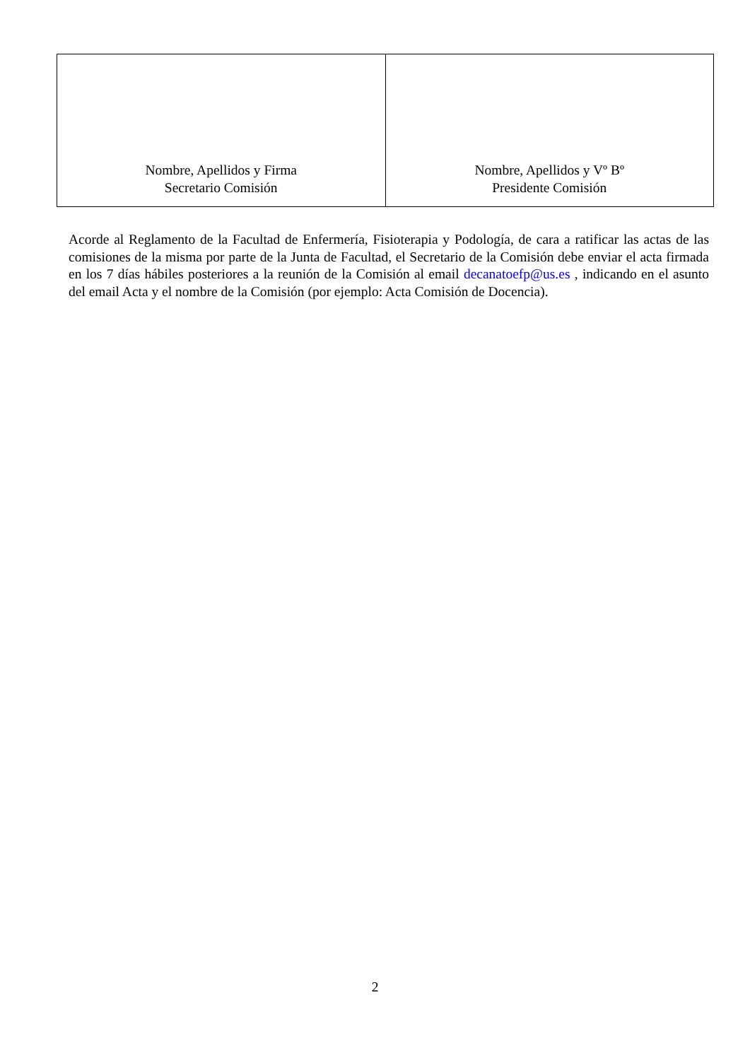| Nombre, Apellidos y Firma Secretario Comisión | Nombre, Apellidos y Vº Bº Presidente Comisión |
Acorde al Reglamento de la Facultad de Enfermería, Fisioterapia y Podología, de cara a ratificar las actas de las comisiones de la misma por parte de la Junta de Facultad, el Secretario de la Comisión debe enviar el acta firmada en los 7 días hábiles posteriores a la reunión de la Comisión al email decanatoefp@us.es , indicando en el asunto del email Acta y el nombre de la Comisión (por ejemplo: Acta Comisión de Docencia).
2